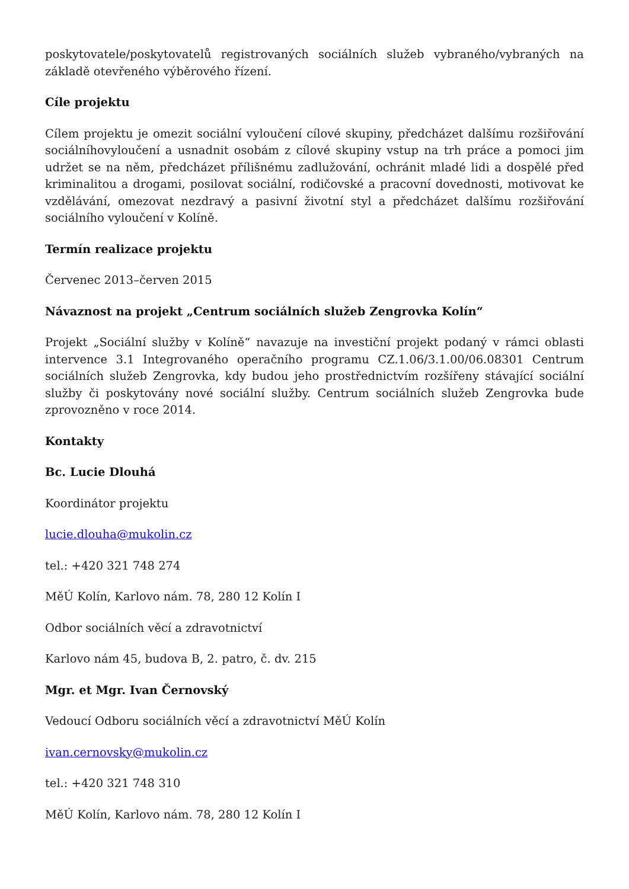poskytovatele/poskytovatelů registrovaných sociálních služeb vybraného/vybraných na základě otevřeného výběrového řízení.
Cíle projektu
Cílem projektu je omezit sociální vyloučení cílové skupiny, předcházet dalšímu rozšiřování sociálníhovyloučení a usnadnit osobám z cílové skupiny vstup na trh práce a pomoci jim udržet se na něm, předcházet přílišnému zadlužování, ochránit mladé lidi a dospělé před kriminalitou a drogami, posilovat sociální, rodičovské a pracovní dovednosti, motivovat ke vzdělávání, omezovat nezdravý a pasivní životní styl a předcházet dalšímu rozšiřování sociálního vyloučení v Kolíně.
Termín realizace projektu
Červenec 2013–červen 2015
Návaznost na projekt „Centrum sociálních služeb Zengrovka Kolín“
Projekt „Sociální služby v Kolíně“ navazuje na investiční projekt podaný v rámci oblasti intervence 3.1 Integrovaného operačního programu CZ.1.06/3.1.00/06.08301 Centrum sociálních služeb Zengrovka, kdy budou jeho prostřednictvím rozšířeny stávající sociální služby či poskytovány nové sociální služby. Centrum sociálních služeb Zengrovka bude zprovozněno v roce 2014.
Kontakty
Bc. Lucie Dlouhá
Koordinátor projektu
lucie.dlouha@mukolin.cz
tel.: +420 321 748 274
MěÚ Kolín, Karlovo nám. 78, 280 12 Kolín I
Odbor sociálních věcí a zdravotnictví
Karlovo nám 45, budova B, 2. patro, č. dv. 215
Mgr. et Mgr. Ivan Černovský
Vedoucí Odboru sociálních věcí a zdravotnictví MěÚ Kolín
ivan.cernovsky@mukolin.cz
tel.: +420 321 748 310
MěÚ Kolín, Karlovo nám. 78, 280 12 Kolín I